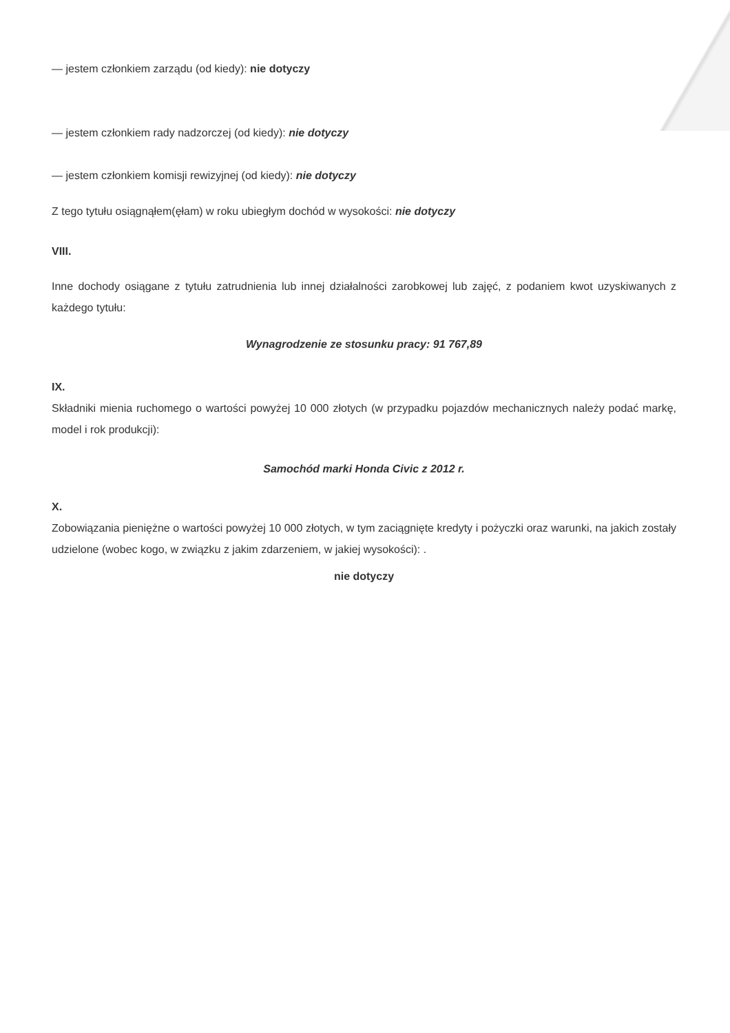— jestem członkiem zarządu (od kiedy): nie dotyczy
— jestem członkiem rady nadzorczej (od kiedy): nie dotyczy
— jestem członkiem komisji rewizyjnej (od kiedy): nie dotyczy
Z tego tytułu osiągnąłem(ęłam) w roku ubiegłym dochód w wysokości: nie dotyczy
VIII.
Inne dochody osiągane z tytułu zatrudnienia lub innej działalności zarobkowej lub zajęć, z podaniem kwot uzyskiwanych z każdego tytułu:
Wynagrodzenie ze stosunku pracy: 91 767,89
IX.
Składniki mienia ruchomego o wartości powyżej 10 000 złotych (w przypadku pojazdów mechanicznych należy podać markę, model i rok produkcji):
Samochód marki Honda Civic z 2012 r.
X.
Zobowiązania pieniężne o wartości powyżej 10 000 złotych, w tym zaciągnięte kredyty i pożyczki oraz warunki, na jakich zostały udzielone (wobec kogo, w związku z jakim zdarzeniem, w jakiej wysokości): .
nie dotyczy